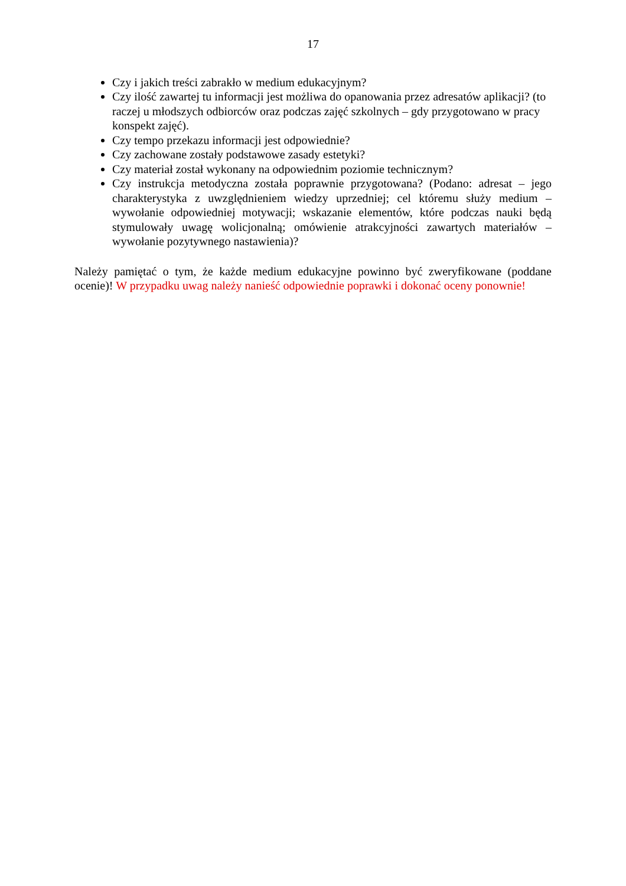17
Czy i jakich treści zabrakło w medium edukacyjnym?
Czy ilość zawartej tu informacji jest możliwa do opanowania przez adresatów aplikacji? (to raczej u młodszych odbiorców oraz podczas zajęć szkolnych – gdy przygotowano w pracy konspekt zajęć).
Czy tempo przekazu informacji jest odpowiednie?
Czy zachowane zostały podstawowe zasady estetyki?
Czy materiał został wykonany na odpowiednim poziomie technicznym?
Czy instrukcja metodyczna została poprawnie przygotowana? (Podano: adresat – jego charakterystyka z uwzględnieniem wiedzy uprzedniej; cel któremu służy medium – wywołanie odpowiedniej motywacji; wskazanie elementów, które podczas nauki będą stymulowały uwagę wolicjonalną; omówienie atrakcyjności zawartych materiałów – wywołanie pozytywnego nastawienia)?
Należy pamiętać o tym, że każde medium edukacyjne powinno być zweryfikowane (poddane ocenie)! W przypadku uwag należy nanieść odpowiednie poprawki i dokonać oceny ponownie!